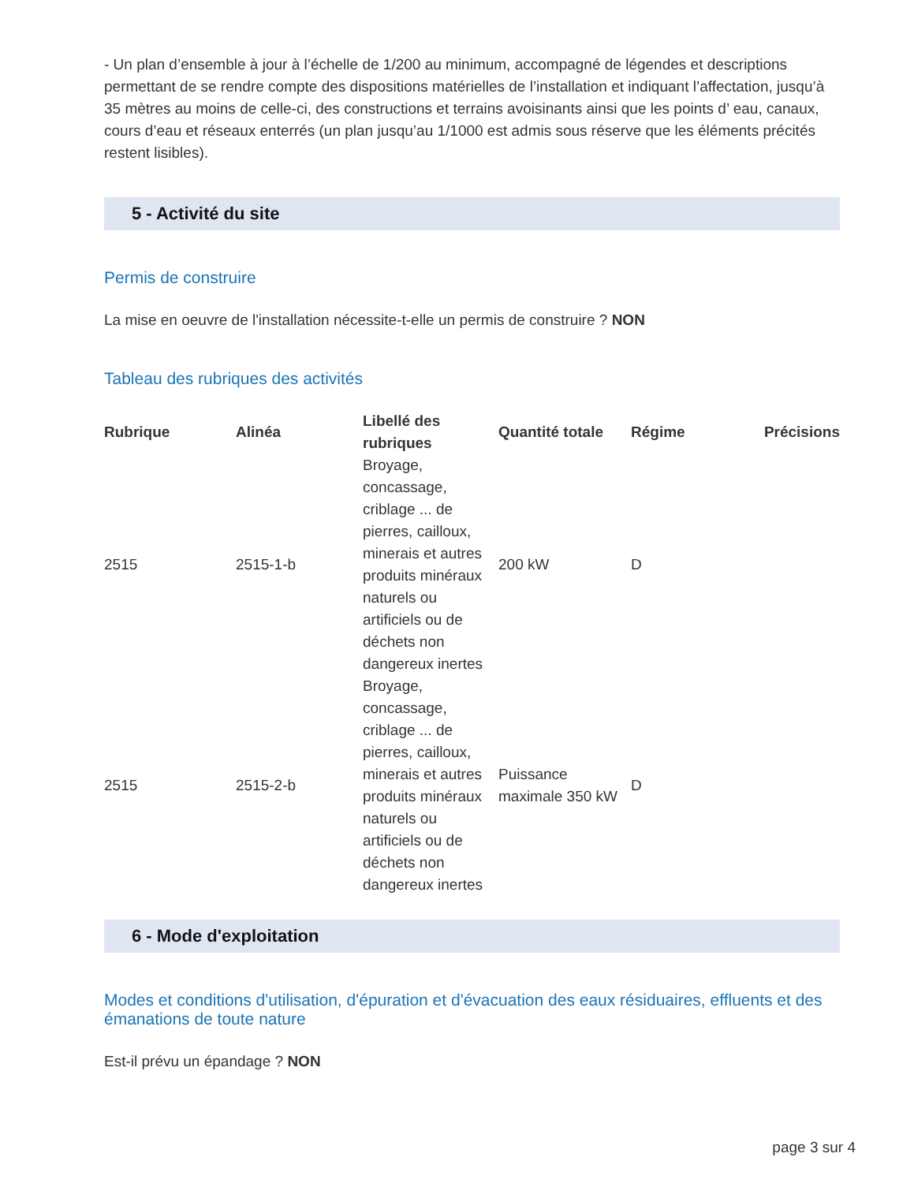- Un plan d’ensemble à jour à l’échelle de 1/200 au minimum, accompagné de légendes et descriptions permettant de se rendre compte des dispositions matérielles de l’installation et indiquant l’affectation, jusqu’à 35 mètres au moins de celle-ci, des constructions et terrains avoisinants ainsi que les points d’ eau, canaux, cours d’eau et réseaux enterrés (un plan jusqu’au 1/1000 est admis sous réserve que les éléments précités restent lisibles).
5 - Activité du site
Permis de construire
La mise en oeuvre de l'installation nécessite-t-elle un permis de construire ? NON
Tableau des rubriques des activités
| Rubrique | Alinéa | Libellé des rubriques | Quantité totale | Régime | Précisions |
| --- | --- | --- | --- | --- | --- |
| 2515 | 2515-1-b | Broyage, concassage, criblage ... de pierres, cailloux, minerais et autres produits minéraux naturels ou artificiels ou de déchets non dangereux inertes | 200 kW | D | |
| 2515 | 2515-2-b | Broyage, concassage, criblage ... de pierres, cailloux, minerais et autres produits minéraux naturels ou artificiels ou de déchets non dangereux inertes | Puissance maximale 350 kW | D | |
6 - Mode d'exploitation
Modes et conditions d'utilisation, d'épuration et d'évacuation des eaux résiduaires, effluents et des émanations de toute nature
Est-il prévu un épandage ? NON
page 3 sur 4